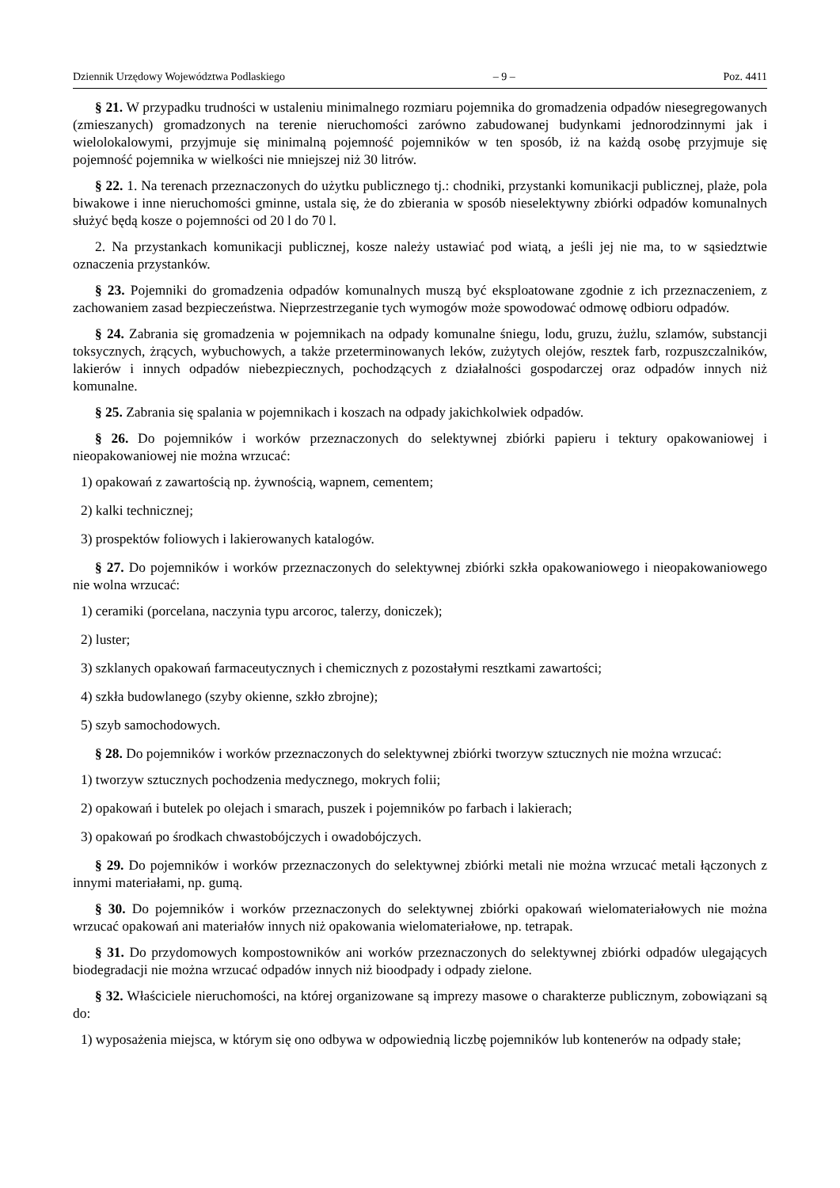Dziennik Urzędowy Województwa Podlaskiego – 9 – Poz. 4411
§ 21. W przypadku trudności w ustaleniu minimalnego rozmiaru pojemnika do gromadzenia odpadów niesegregowanych (zmieszanych) gromadzonych na terenie nieruchomości zarówno zabudowanej budynkami jednorodzinnymi jak i wielolokalowymi, przyjmuje się minimalną pojemność pojemników w ten sposób, iż na każdą osobę przyjmuje się pojemność pojemnika w wielkości nie mniejszej niż 30 litrów.
§ 22. 1. Na terenach przeznaczonych do użytku publicznego tj.: chodniki, przystanki komunikacji publicznej, plaże, pola biwakowe i inne nieruchomości gminne, ustala się, że do zbierania w sposób nieselektywny zbiórki odpadów komunalnych służyć będą kosze o pojemności od 20 l do 70 l.
2. Na przystankach komunikacji publicznej, kosze należy ustawiać pod wiatą, a jeśli jej nie ma, to w sąsiedztwie oznaczenia przystanków.
§ 23. Pojemniki do gromadzenia odpadów komunalnych muszą być eksploatowane zgodnie z ich przeznaczeniem, z zachowaniem zasad bezpieczeństwa. Nieprzestrzeganie tych wymogów może spowodować odmowę odbioru odpadów.
§ 24. Zabrania się gromadzenia w pojemnikach na odpady komunalne śniegu, lodu, gruzu, żużlu, szlamów, substancji toksycznych, żrących, wybuchowych, a także przeterminowanych leków, zużytych olejów, resztek farb, rozpuszczalników, lakierów i innych odpadów niebezpiecznych, pochodzących z działalności gospodarczej oraz odpadów innych niż komunalne.
§ 25. Zabrania się spalania w pojemnikach i koszach na odpady jakichkolwiek odpadów.
§ 26. Do pojemników i worków przeznaczonych do selektywnej zbiórki papieru i tektury opakowaniowej i nieopakowaniowej nie można wrzucać:
1) opakowań z zawartością np. żywnością, wapnem, cementem;
2) kalki technicznej;
3) prospektów foliowych i lakierowanych katalogów.
§ 27. Do pojemników i worków przeznaczonych do selektywnej zbiórki szkła opakowaniowego i nieopakowaniowego nie wolna wrzucać:
1) ceramiki (porcelana, naczynia typu arcoroc, talerzy, doniczek);
2) luster;
3) szklanych opakowań farmaceutycznych i chemicznych z pozostałymi resztkami zawartości;
4) szkła budowlanego (szyby okienne, szkło zbrojne);
5) szyb samochodowych.
§ 28. Do pojemników i worków przeznaczonych do selektywnej zbiórki tworzyw sztucznych nie można wrzucać:
1) tworzyw sztucznych pochodzenia medycznego, mokrych folii;
2) opakowań i butelek po olejach i smarach, puszek i pojemników po farbach i lakierach;
3) opakowań po środkach chwastobójczych i owadobójczych.
§ 29. Do pojemników i worków przeznaczonych do selektywnej zbiórki metali nie można wrzucać metali łączonych z innymi materiałami, np. gumą.
§ 30. Do pojemników i worków przeznaczonych do selektywnej zbiórki opakowań wielomateriałowych nie można wrzucać opakowań ani materiałów innych niż opakowania wielomateriałowe, np. tetrapak.
§ 31. Do przydomowych kompostowników ani worków przeznaczonych do selektywnej zbiórki odpadów ulegających biodegradacji nie można wrzucać odpadów innych niż bioodpady i odpady zielone.
§ 32. Właściciele nieruchomości, na której organizowane są imprezy masowe o charakterze publicznym, zobowiązani są do:
1) wyposażenia miejsca, w którym się ono odbywa w odpowiednią liczbę pojemników lub kontenerów na odpady stałe;